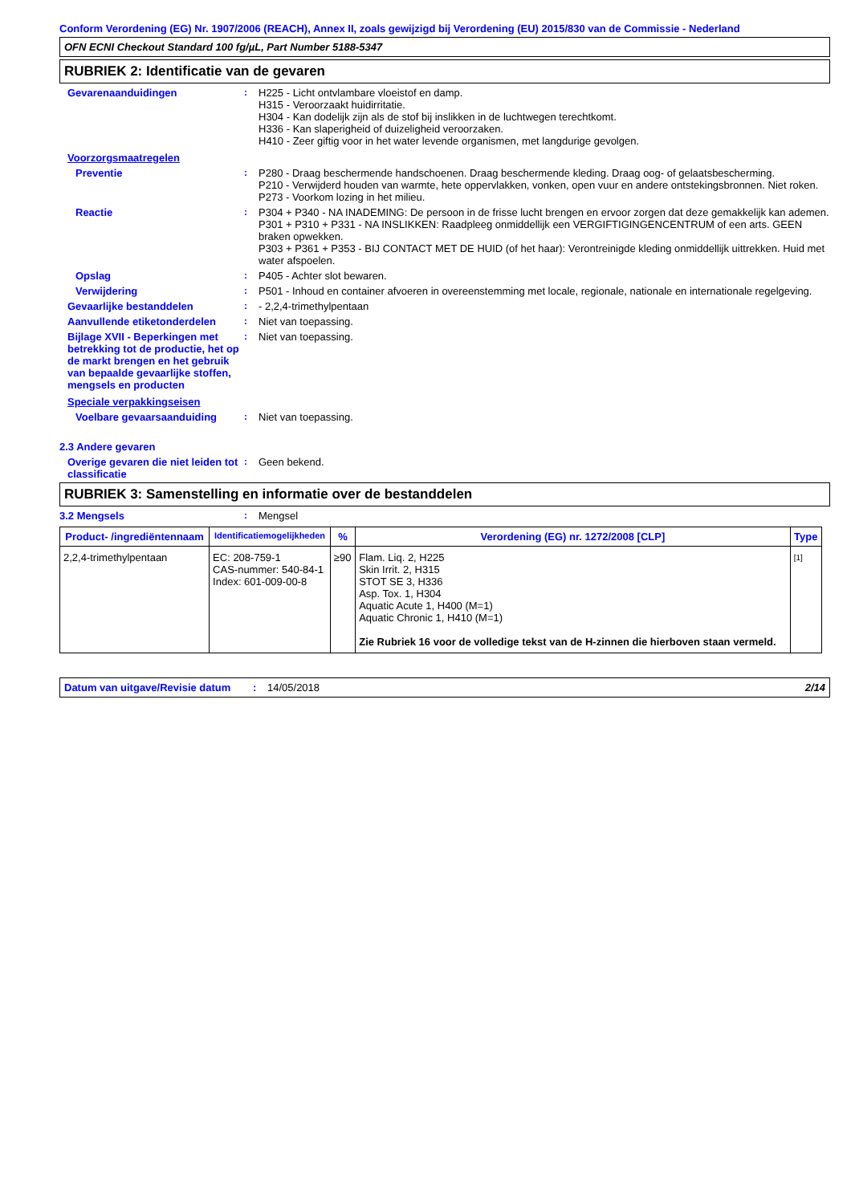Conform Verordening (EG) Nr. 1907/2006 (REACH), Annex II, zoals gewijzigd bij Verordening (EU) 2015/830 van de Commissie - Nederland
OFN ECNI Checkout Standard 100 fg/µL, Part Number 5188-5347
RUBRIEK 2: Identificatie van de gevaren
Gevarenaanduidingen : H225 - Licht ontvlambare vloeistof en damp.
H315 - Veroorzaakt huidirritatie.
H304 - Kan dodelijk zijn als de stof bij inslikken in de luchtwegen terechtkomt.
H336 - Kan slaperigheid of duizeligheid veroorzaken.
H410 - Zeer giftig voor in het water levende organismen, met langdurige gevolgen.
Voorzorgsmaatregelen
Preventie : P280 - Draag beschermende handschoenen. Draag beschermende kleding. Draag oog- of gelaatsbescherming.
P210 - Verwijderd houden van warmte, hete oppervlakken, vonken, open vuur en andere ontstekingsbronnen. Niet roken.
P273 - Voorkom lozing in het milieu.
Reactie : P304 + P340 - NA INADEMING: De persoon in de frisse lucht brengen en ervoor zorgen dat deze gemakkelijk kan ademen.
P301 + P310 + P331 - NA INSLIKKEN: Raadpleeg onmiddellijk een VERGIFTIGINGENCENTRUM of een arts. GEEN braken opwekken.
P303 + P361 + P353 - BIJ CONTACT MET DE HUID (of het haar): Verontreinigde kleding onmiddellijk uittrekken. Huid met water afspoelen.
Opslag : P405 - Achter slot bewaren.
Verwijdering : P501 - Inhoud en container afvoeren in overeenstemming met locale, regionale, nationale en internationale regelgeving.
Gevaarlijke bestanddelen : - 2,2,4-trimethylpentaan
Aanvullende etiketonderdelen : Niet van toepassing.
Bijlage XVII - Beperkingen met betrekking tot de productie, het op de markt brengen en het gebruik van bepaalde gevaarlijke stoffen, mengsels en producten
: Niet van toepassing.
Speciale verpakkingseisen
Voelbare gevaarsaanduiding : Niet van toepassing.
2.3 Andere gevaren
Overige gevaren die niet leiden tot classificatie
: Geen bekend.
RUBRIEK 3: Samenstelling en informatie over de bestanddelen
3.2 Mengsels : Mengsel
| Product- /ingrediëntennaam | Identificatiemogelijkheden | % | Verordening (EG) nr. 1272/2008 [CLP] | Type |
| --- | --- | --- | --- | --- |
| 2,2,4-trimethylpentaan | EC: 208-759-1 CAS-nummer: 540-84-1 Index: 601-009-00-8 | ≥90 | Flam. Liq. 2, H225 Skin Irrit. 2, H315 STOT SE 3, H336 Asp. Tox. 1, H304 Aquatic Acute 1, H400 (M=1) Aquatic Chronic 1, H410 (M=1) Zie Rubriek 16 voor de volledige tekst van de H-zinnen die hierboven staan vermeld. | [1] |
Datum van uitgave/Revisie datum
: 14/05/2018 2/14